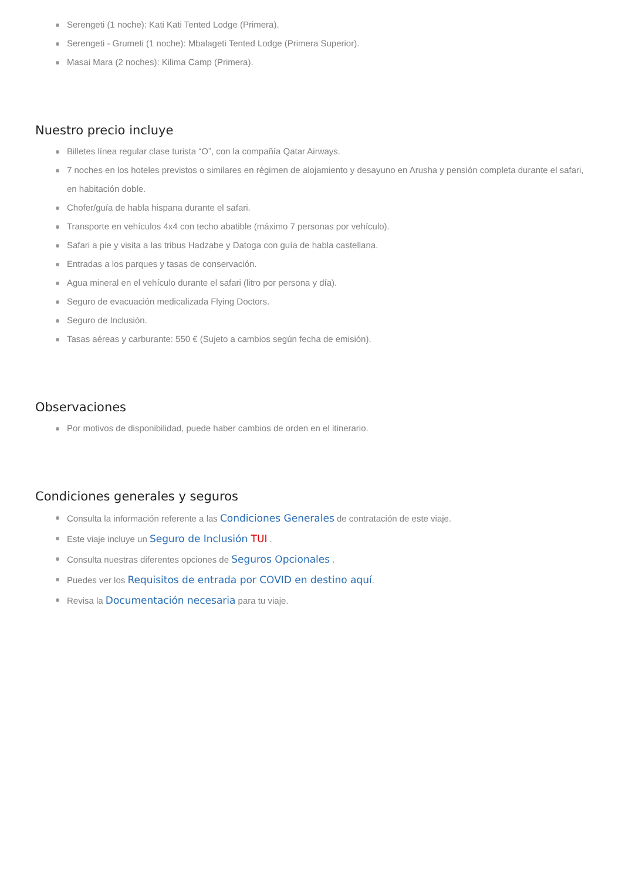Serengeti (1 noche): Kati Kati Tented Lodge (Primera).
Serengeti - Grumeti (1 noche): Mbalageti Tented Lodge (Primera Superior).
Masai Mara (2 noches): Kilima Camp (Primera).
Nuestro precio incluye
Billetes línea regular clase turista “O”, con la compañía Qatar Airways.
7 noches en los hoteles previstos o similares en régimen de alojamiento y desayuno en Arusha y pensión completa durante el safari, en habitación doble.
Chofer/guía de habla hispana durante el safari.
Transporte en vehículos 4x4 con techo abatible (máximo 7 personas por vehículo).
Safari a pie y visita a las tribus Hadzabe y Datoga con guía de habla castellana.
Entradas a los parques y tasas de conservación.
Agua mineral en el vehículo durante el safari (litro por persona y día).
Seguro de evacuación medicalizada Flying Doctors.
Seguro de Inclusión.
Tasas aéreas y carburante: 550 € (Sujeto a cambios según fecha de emisión).
Observaciones
Por motivos de disponibilidad, puede haber cambios de orden en el itinerario.
Condiciones generales y seguros
Consulta la información referente a las Condiciones Generales de contratación de este viaje.
Este viaje incluye un Seguro de Inclusión TUI .
Consulta nuestras diferentes opciones de Seguros Opcionales .
Puedes ver los Requisitos de entrada por COVID en destino aquí.
Revisa la Documentación necesaria para tu viaje.